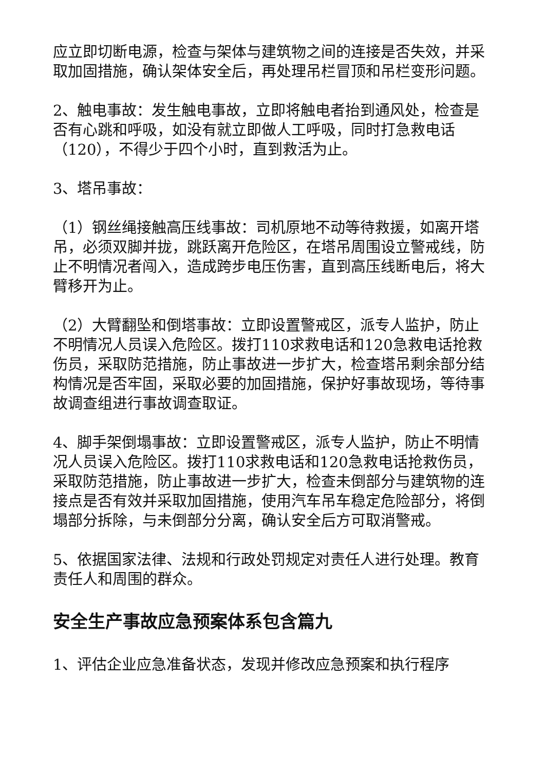应立即切断电源，检查与架体与建筑物之间的连接是否失效，并采取加固措施，确认架体安全后，再处理吊栏冒顶和吊栏变形问题。
2、触电事故：发生触电事故，立即将触电者抬到通风处，检查是否有心跳和呼吸，如没有就立即做人工呼吸，同时打急救电话（120），不得少于四个小时，直到救活为止。
3、塔吊事故：
（1）钢丝绳接触高压线事故：司机原地不动等待救援，如离开塔吊，必须双脚并拢，跳跃离开危险区，在塔吊周围设立警戒线，防止不明情况者闯入，造成跨步电压伤害，直到高压线断电后，将大臂移开为止。
（2）大臂翻坠和倒塔事故：立即设置警戒区，派专人监护，防止不明情况人员误入危险区。拨打110求救电话和120急救电话抢救伤员，采取防范措施，防止事故进一步扩大，检查塔吊剩余部分结构情况是否牢固，采取必要的加固措施，保护好事故现场，等待事故调查组进行事故调查取证。
4、脚手架倒塌事故：立即设置警戒区，派专人监护，防止不明情况人员误入危险区。拨打110求救电话和120急救电话抢救伤员，采取防范措施，防止事故进一步扩大，检查未倒部分与建筑物的连接点是否有效并采取加固措施，使用汽车吊车稳定危险部分，将倒塌部分拆除，与未倒部分分离，确认安全后方可取消警戒。
5、依据国家法律、法规和行政处罚规定对责任人进行处理。教育责任人和周围的群众。
安全生产事故应急预案体系包含篇九
1、评估企业应急准备状态，发现并修改应急预案和执行程序